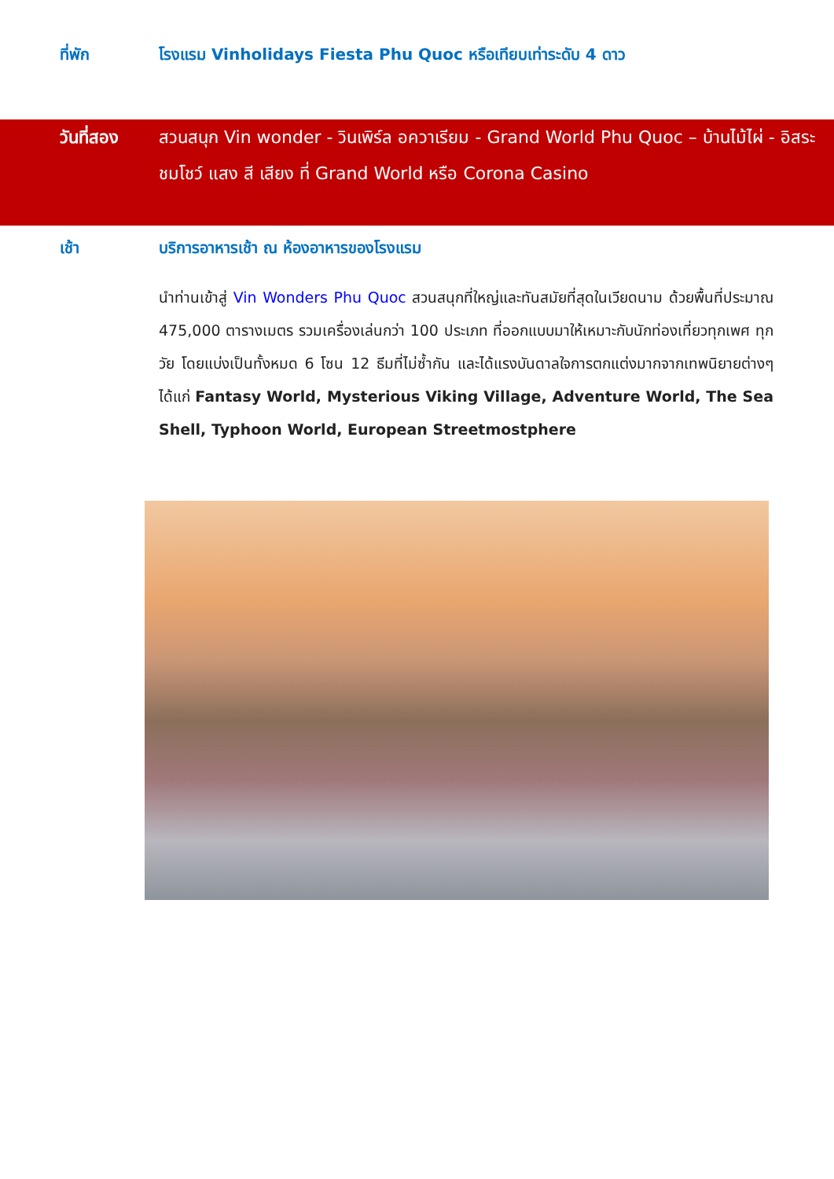ที่พัก โรงแรม Vinholidays Fiesta Phu Quoc หรือเทียบเท่าระดับ 4 ดาว
วันที่สอง สวนสนุก Vin wonder - วินเพิร์ล อควาเรียม - Grand World Phu Quoc – บ้านไม้ไผ่ - อิสระชมโชว์ แสง สี เสียง ที่ Grand World หรือ Corona Casino
เช้า บริการอาหารเช้า ณ ห้องอาหารของโรงแรม
นำท่านเข้าสู่ Vin Wonders Phu Quoc สวนสนุกที่ใหญ่และทันสมัยที่สุดในเวียดนาม ด้วยพื้นที่ประมาณ 475,000 ตารางเมตร รวมเครื่องเล่นกว่า 100 ประเภท ที่ออกแบบมาให้เหมาะกับนักท่องเที่ยวทุกเพศ ทุกวัย โดยแบ่งเป็นทั้งหมด 6 โซน 12 ธีมที่ไม่ซ้ำกัน และได้แรงบันดาลใจการตกแต่งมากจากเทพนิยายต่างๆ ได้แก่ Fantasy World, Mysterious Viking Village, Adventure World, The Sea Shell, Typhoon World, European Streetmostphere